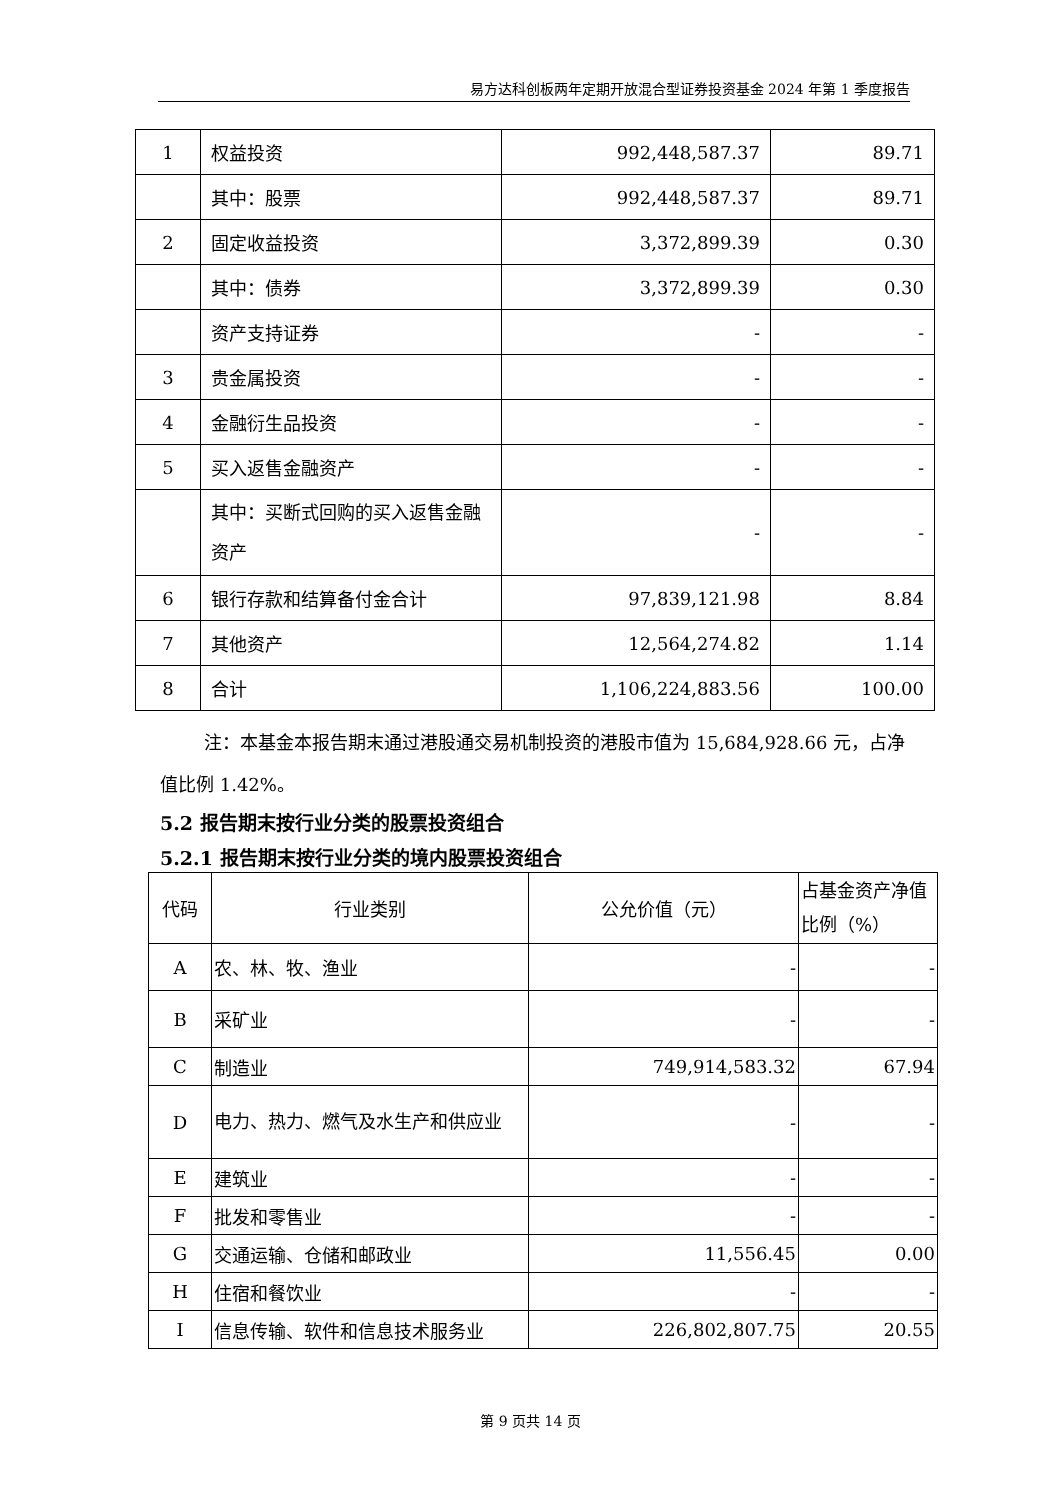易方达科创板两年定期开放混合型证券投资基金 2024 年第 1 季度报告
| 1 | 权益投资 | 992,448,587.37 | 89.71 |
| | 其中：股票 | 992,448,587.37 | 89.71 |
| 2 | 固定收益投资 | 3,372,899.39 | 0.30 |
| | 其中：债券 | 3,372,899.39 | 0.30 |
| | 资产支持证券 | - | - |
| 3 | 贵金属投资 | - | - |
| 4 | 金融衍生品投资 | - | - |
| 5 | 买入返售金融资产 | - | - |
| | 其中：买断式回购的买入返售金融资产 | - | - |
| 6 | 银行存款和结算备付金合计 | 97,839,121.98 | 8.84 |
| 7 | 其他资产 | 12,564,274.82 | 1.14 |
| 8 | 合计 | 1,106,224,883.56 | 100.00 |
注：本基金本报告期末通过港股通交易机制投资的港股市值为 15,684,928.66 元，占净值比例 1.42%。
5.2 报告期末按行业分类的股票投资组合
5.2.1 报告期末按行业分类的境内股票投资组合
| 代码 | 行业类别 | 公允价值（元） | 占基金资产净值比例（%） |
| A | 农、林、牧、渔业 | - | - |
| B | 采矿业 | - | - |
| C | 制造业 | 749,914,583.32 | 67.94 |
| D | 电力、热力、燃气及水生产和供应业 | - | - |
| E | 建筑业 | - | - |
| F | 批发和零售业 | - | - |
| G | 交通运输、仓储和邮政业 | 11,556.45 | 0.00 |
| H | 住宿和餐饮业 | - | - |
| I | 信息传输、软件和信息技术服务业 | 226,802,807.75 | 20.55 |
第 9 页共 14 页